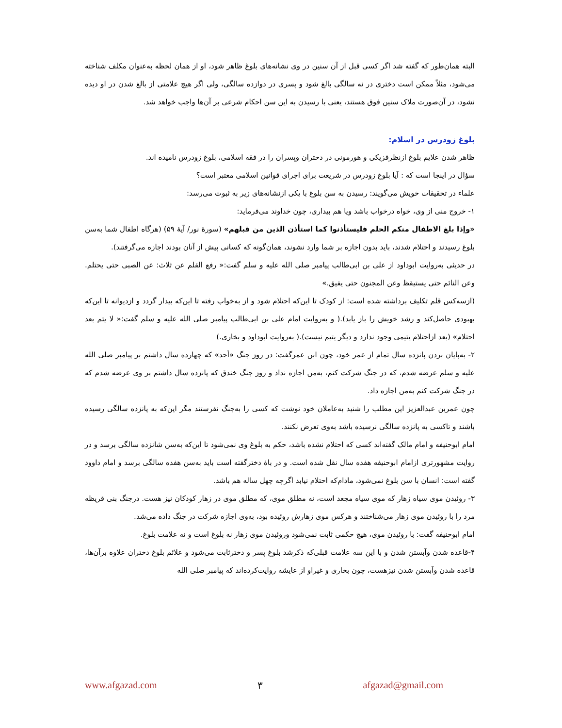البته همان‌طور که گفته شد اگر کسی قبل از آن سنین در وی نشانه‌های بلوغ ظاهر شود، او از همان لحظه به‌عنوان مکلف شناخته می‌شود، مثلاً ممکن است دختری در نه سالگی بالغ شود و پسری در دوازده سالگی، ولی اگر هیچ علامتی از بالغ شدن در او دیده نشود، در آن‌صورت ملاک سنین فوق هستند، یعنی با رسیدن به این سن احکام شرعی بر آن‌ها واجب خواهد شد.
بلوغ زودرس در اسلام:
ظاهر شدن علایم بلوغ ازنظرفزیکی و هورمونی در دختران وپسران را در فقه اسلامی، بلوغ زودرس نامیده اند.
سؤال در اینجا است که : آیا بلوغ زودرس در شریعت برای اجرای قوانین اسلامی معتبر است؟
علماء در تحقیقات خویش می‌گویند: رسیدن به سن بلوغ با یکی ازنشانه‌های زیر به ثبوت می‌رسد:
۱- خروج منی از وی، خواه درخواب باشد ویا هم بیداری، چون خداوند می‌فرماید:
«وإذا بلغ الاطفال منکم الحلم فلیستأذنوا کما استأذن الذین من قبلهم» (سورهٔ نور/ آیهٔ ۵۹) (هرگاه اطفال شما به‌سن بلوغ رسیدند و احتلام شدند، باید بدون اجازه بر شما وارد نشوند، همان‌گونه که کسانی پیش از آنان بودند اجازه می‌گرفتند).
در حدیثی به‌روایت ابوداود از علی بن ابی‌طالب پیامبر صلی الله علیه و سلم گفت:« رفع القلم عن ثلاث: عن الصبی حتی یحتلم. وعن النائم حتی یستیقظ وعن المجنون حتی یفیق.»
(ازسه‌کس قلم تکلیف برداشته شده است: از کودک تا این‌که احتلام شود و از به‌خواب رفته تا این‌که بیدار گردد و ازدیوانه تا این‌که بهبودی حاصل‌کند و رشد خویش را باز یابد).( و به‌روایت امام علی بن ابی‌طالب پیامبر صلی الله علیه و سلم گفت:« لا یتم بعد احتلام» (بعد ازاحتلام یتیمی وجود ندارد و دیگر یتیم نیست).( به‌روایت ابوداود و بخاری.)
۲- به‌پایان بردن پانزده سال تمام از عمر خود، چون ابن عمرگفت: در روز جنگ «أحد» که چهارده سال داشتم بر پیامبر صلی الله علیه و سلم عرضه شدم، که در جنگ شرکت کنم، به‌من اجازه نداد و روز جنگ خندق که پانزده سال داشتم بر وی عرضه شدم که در جنگ شرکت کنم به‌من اجازه داد.
چون عمربن عبدالعزیز این مطلب را شنید به‌عاملان خود نوشت که کسی را به‌جنگ نفرستند مگر این‌که به پانزده سالگی رسیده باشند و تاکسی به پانزده سالگی نرسیده باشد به‌وی تعرض نکنند.
امام ابوحنیفه و امام مالک گفته‌اند کسی که احتلام نشده باشد، حکم به بلوغ وی نمی‌شود تا این‌که به‌سن شانزده سالگی برسد و در روایت مشهورتری ازامام ابوحنیفه هفده سال نقل شده است. و در باۀ دخترگفته است باید به‌سن هفده سالگی برسد و امام داوود گفته است: انسان با سن بلوغ نمی‌شود، مادام‌که احتلام نیابد اگرچه چهل ساله هم باشد.
۳- روئیدن موی سیاه زهار که موی سیاه مجعد است، نه مطلق موی، که مطلق موی در زهار کودکان نیز هست. درجنگ بنی قریظه مرد را با روئیدن موی زهار می‌شناختند و هرکس موی زهارش روئیده بود، به‌وی اجازه شرکت در جنگ داده می‌شد.
امام ابوحنیفه گفت: با روئیدن موی، هیچ حکمی ثابت نمی‌شود وروئیدن موی زهار نه بلوغ است و نه علامت بلوغ.
۴-قاعده شدن وآبستن شدن و با این سه علامت قبلی‌که ذکرشد بلوغ پسر و دخترثابت می‌شود و علائم بلوغ دختران علاوه برآن‌ها، قاعده شدن وآبستن شدن نیزهست، چون بخاری و غیراو از عایشه روایت‌کرده‌اند که پیامبر صلی الله
www.afgazad.com ۳ afgazad@gmail.com